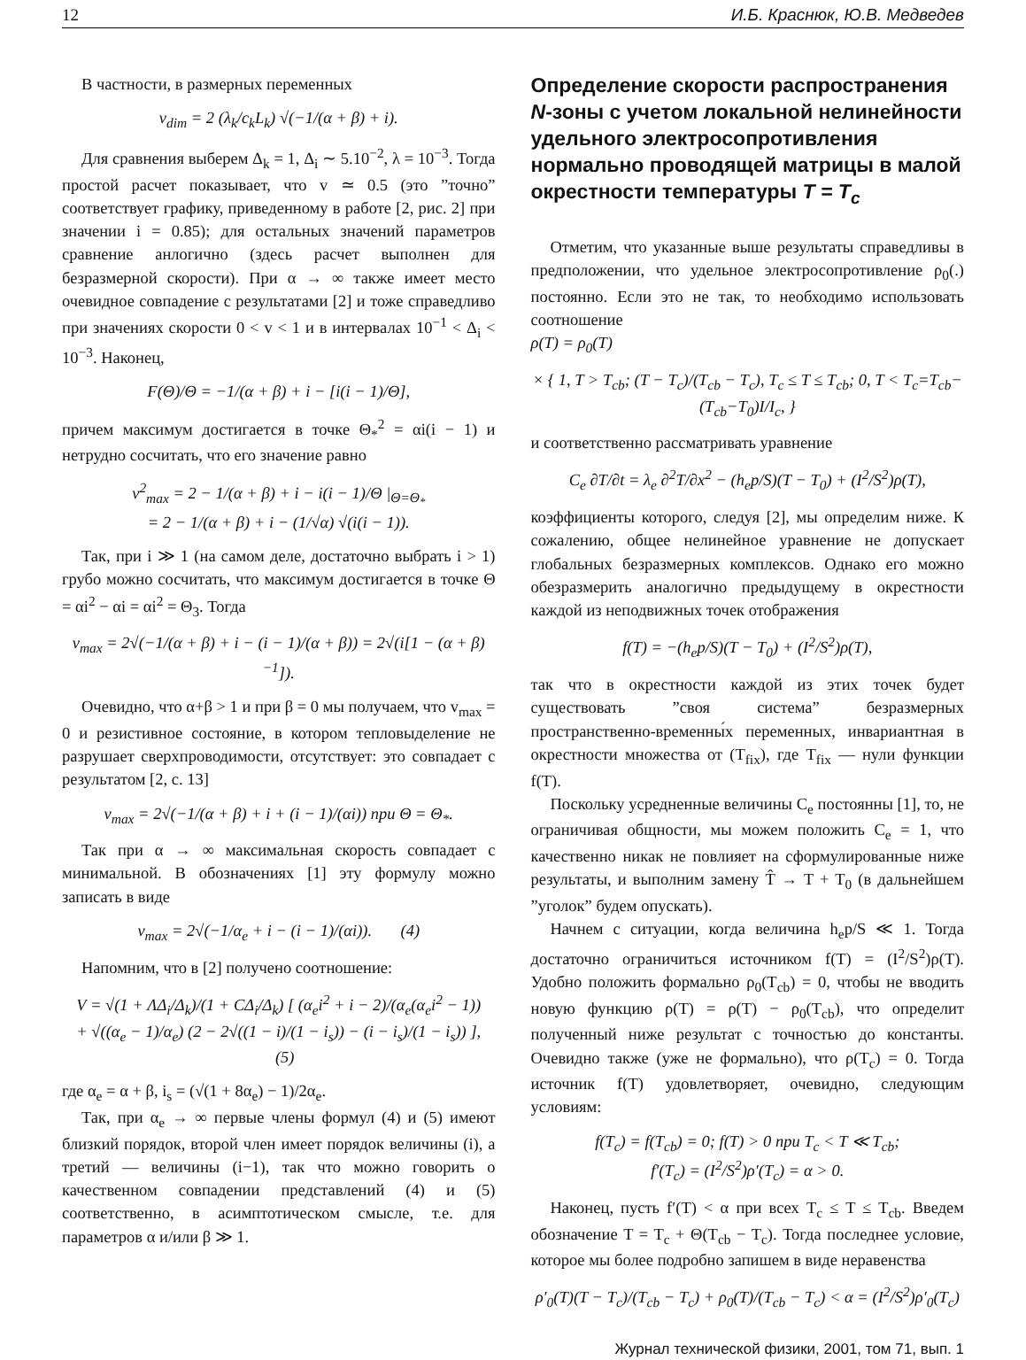12 И.Б. Краснюк, Ю.В. Медведев
В частности, в размерных переменных
v<sub>dim</sub> = 2 (λ<sub>k</sub>/c<sub>k</sub>L<sub>k</sub>) √(−1/(α + β) + i).
Для сравнения выберем Δ<sub>k</sub> = 1, Δ<sub>i</sub> ∼ 5.10<sup>−2</sup>, λ = 10<sup>−3</sup>. Тогда простой расчет показывает, что v ≃ 0.5 (это ”точно” соответствует графику, приведенному в работе [2, рис. 2] при значении i = 0.85); для остальных значений параметров сравнение анлогично (здесь расчет выполнен для безразмерной скорости). При α → ∞ также имеет место очевидное совпадение с результатами [2] и тоже справедливо при значениях скорости 0 < v < 1 и в интервалах 10<sup>−1</sup> < Δ<sub>i</sub> < 10<sup>−3</sup>. Наконец,
F(Θ)/Θ = −1/(α + β) + i − [i(i − 1)/Θ],
причем максимум достигается в точке Θ<sub>*</sub><sup>2</sup> = αi(i − 1) и нетрудно сосчитать, что его значение равно
v<sup>2</sup><sub>max</sub> = 2 − 1/(α + β) + i − i(i − 1)/Θ |<sub>Θ=Θ<sub>*</sub></sub>
= 2 − 1/(α + β) + i − (1/√α) √(i(i − 1)).
Так, при i ≫ 1 (на самом деле, достаточно выбрать i > 1) грубо можно сосчитать, что максимум достигается в точке Θ = αi<sup>2</sup> − αi = αi<sup>2</sup> = Θ<sub>3</sub>. Тогда
v<sub>max</sub> = 2√(−1/(α + β) + i − (i − 1)/(α + β)) = 2√(i[1 − (α + β)<sup>−1</sup>]).
Очевидно, что α+β > 1 и при β = 0 мы получаем, что v<sub>max</sub> = 0 и резистивное состояние, в котором тепловыделение не разрушает сверхпроводимости, отсутствует: это совпадает с результатом [2, с. 13]
v<sub>max</sub> = 2√(−1/(α + β) + i + (i − 1)/(αi)) при Θ = Θ<sub>*</sub>.
Так при α → ∞ максимальная скорость совпадает с минимальной. В обозначениях [1] эту формулу можно записать в виде
v<sub>max</sub> = 2√(−1/α<sub>e</sub> + i − (i − 1)/(αi)). (4)
Напомним, что в [2] получено соотношение:
V = √(1 + ΛΔ<sub>i</sub>/Δ<sub>k</sub>)/(1 + CΔ<sub>i</sub>/Δ<sub>k</sub>) [ (α<sub>e</sub>i<sup>2</sup> + i − 2)/(α<sub>e</sub>(α<sub>e</sub>i<sup>2</sup> − 1))
+ √((α<sub>e</sub> − 1)/α<sub>e</sub>) (2 − 2√((1 − i)/(1 − i<sub>s</sub>)) − (i − i<sub>s</sub>)/(1 − i<sub>s</sub>)) ], (5)
где α<sub>e</sub> = α + β, i<sub>s</sub> = (√(1 + 8α<sub>e</sub>) − 1)/2α<sub>e</sub>.
Так, при α<sub>e</sub> → ∞ первые члены формул (4) и (5) имеют близкий порядок, второй член имеет порядок величины (i), а третий — величины (i−1), так что можно говорить о качественном совпадении представлений (4) и (5) соответственно, в асимптотическом смысле, т.е. для параметров α и/или β ≫ 1.
Определение скорости распространения N-зоны с учетом локальной нелинейности удельного электросопротивления нормально проводящей матрицы в малой окрестности температуры T = T<sub>c</sub>
Отметим, что указанные выше результаты справедливы в предположении, что удельное электросопротивление ρ<sub>0</sub>(.) постоянно. Если это не так, то необходимо использовать соотношение
ρ(T) = ρ<sub>0</sub>(T)
× { 1, T > T<sub>cb</sub>; (T − T<sub>c</sub>)/(T<sub>cb</sub> − T<sub>c</sub>), T<sub>c</sub> ≤ T ≤ T<sub>cb</sub>; 0, T < T<sub>c</sub>=T<sub>cb</sub>−(T<sub>cb</sub>−T<sub>0</sub>)I/I<sub>c</sub>, }
и соответственно рассматривать уравнение
C<sub>e</sub> ∂T/∂t = λ<sub>e</sub> ∂<sup>2</sup>T/∂x<sup>2</sup> − (h<sub>e</sub>p/S)(T − T<sub>0</sub>) + (I<sup>2</sup>/S<sup>2</sup>)ρ(T),
коэффициенты которого, следуя [2], мы определим ниже. К сожалению, общее нелинейное уравнение не допускает глобальных безразмерных комплексов. Однако его можно обезразмерить аналогично предыдущему в окрестности каждой из неподвижных точек отображения
f(T) = −(h<sub>e</sub>p/S)(T − T<sub>0</sub>) + (I<sup>2</sup>/S<sup>2</sup>)ρ(T),
так что в окрестности каждой из этих точек будет существовать ”своя система” безразмерных пространственно-временны́х переменных, инвариантная в окрестности множества от (T<sub>fix</sub>), где T<sub>fix</sub> — нули функции f(T).
Поскольку усредненные величины C<sub>e</sub> постоянны [1], то, не ограничивая общности, мы можем положить C<sub>e</sub> = 1, что качественно никак не повлияет на сформулированные ниже результаты, и выполним замену T̂ → T + T<sub>0</sub> (в дальнейшем ”уголок” будем опускать).
Начнем с ситуации, когда величина h<sub>e</sub>p/S ≪ 1. Тогда достаточно ограничиться источником f(T) = (I<sup>2</sup>/S<sup>2</sup>)ρ(T). Удобно положить формально ρ<sub>0</sub>(T<sub>cb</sub>) = 0, чтобы не вводить новую функцию ρ(T) = ρ(T) − ρ<sub>0</sub>(T<sub>cb</sub>), что определит полученный ниже результат с точностью до константы. Очевидно также (уже не формально), что ρ(T<sub>c</sub>) = 0. Тогда источник f(T) удовлетворяет, очевидно, следующим условиям:
f(T<sub>c</sub>) = f(T<sub>cb</sub>) = 0; f(T) > 0 при T<sub>c</sub> < T ≪ T<sub>cb</sub>;
f′(T<sub>c</sub>) = (I<sup>2</sup>/S<sup>2</sup>)ρ′(T<sub>c</sub>) = α > 0.
Наконец, пусть f′(T) < α при всех T<sub>c</sub> ≤ T ≤ T<sub>cb</sub>. Введем обозначение T = T<sub>c</sub> + Θ(T<sub>cb</sub> − T<sub>c</sub>). Тогда последнее условие, которое мы более подробно запишем в виде неравенства
ρ′<sub>0</sub>(T)(T − T<sub>c</sub>)/(T<sub>cb</sub> − T<sub>c</sub>) + ρ<sub>0</sub>(T)/(T<sub>cb</sub> − T<sub>c</sub>) < α = (I<sup>2</sup>/S<sup>2</sup>)ρ′<sub>0</sub>(T<sub>c</sub>)
Журнал технической физики, 2001, том 71, вып. 1